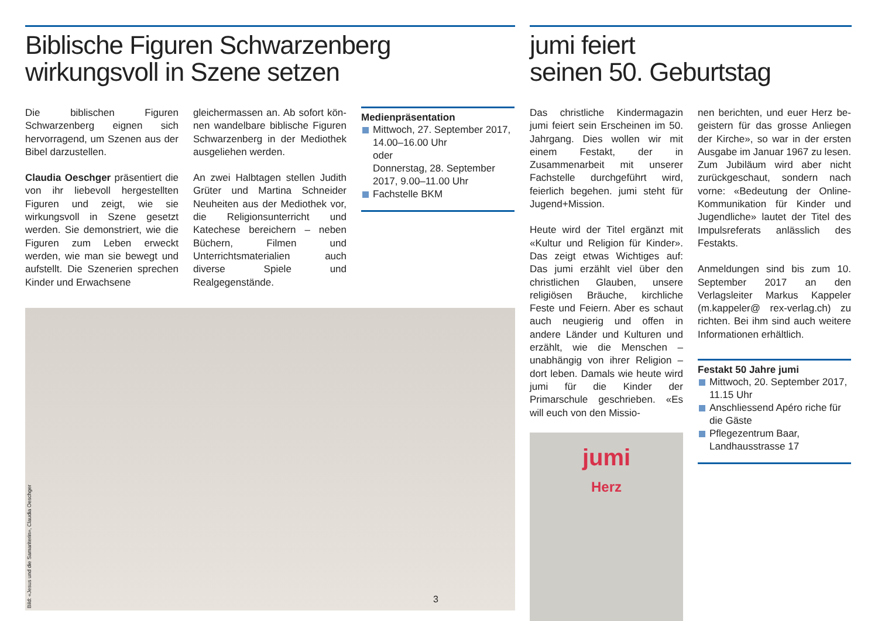Biblische Figuren Schwarzenberg
wirkungsvoll in Szene setzen
Die biblischen Figuren Schwarzen­berg eignen sich hervorragend, um Szenen aus der Bibel darzustellen.
Claudia Oeschger präsentiert die von ihr liebevoll hergestellten Figuren und zeigt, wie sie wirkungsvoll in Szene gesetzt werden. Sie demons­triert, wie die Figuren zum Leben erweckt werden, wie man sie be­wegt und aufstellt. Die Szenerien sprechen Kinder und Erwachsene
gleichermassen an. Ab sofort kön­nen wandelbare biblische Figuren Schwarzenberg in der Mediothek ausgeliehen werden.
An zwei Halbtagen stellen Judith Grüter und Martina Schneider Neu­heiten aus der Mediothek vor, die Religionsunterricht und Katechese bereichern – neben Büchern, Filmen und Unterrichtsmaterialien auch diverse Spiele und Realgegenstände.
Medienpräsentation
Mittwoch, 27. September 2017, 14.00–16.00 Uhr
oder
Donnerstag, 28. September 2017, 9.00–11.00 Uhr
Fachstelle BKM
Bild: «Jesus und die Samariterin», Claudia Oeschger
jumi feiert
seinen 50. Geburtstag
Das christliche Kindermagazin jumi feiert sein Erscheinen im 50. Jahr­gang. Dies wollen wir mit einem Fest­akt, der in Zusammenarbeit mit un­serer Fachstelle durchgeführt wird, feierlich begehen. jumi steht für Jugend+Mission.
Heute wird der Titel ergänzt mit «Kultur und Religion für Kinder». Das zeigt etwas Wichtiges auf: Das jumi erzählt viel über den christlichen Glauben, unsere religiösen Bräuche, kirchliche Feste und Feiern. Aber es schaut auch neugierig und offen in andere Länder und Kulturen und er­zählt, wie die Menschen – unabhän­gig von ihrer Religion – dort leben. Damals wie heute wird jumi für die Kinder der Primarschule geschrie­ben. «Es will euch von den Missio-
jumi
Herz
nen berichten, und euer Herz be­geistern für das grosse Anliegen der Kirche», so war in der ersten Aus­gabe im Januar 1967 zu lesen. Zum Jubiläum wird aber nicht zurückge­schaut, sondern nach vorne: «Be­deutung der Online-Kommunikation für Kinder und Jugendliche» lautet der Titel des Impulsreferats anläss­lich des Festakts.
Anmeldungen sind bis zum 10. Sep­tember 2017 an den Verlagsleiter Markus Kappeler (m.kappeler@ rex-verlag.ch) zu richten. Bei ihm sind auch weitere Informationen er­hältlich.
Festakt 50 Jahre jumi
Mittwoch, 20. September 2017, 11.15 Uhr
Anschliessend Apéro riche für die Gäste
Pflegezentrum Baar, Landhausstrasse 17
3